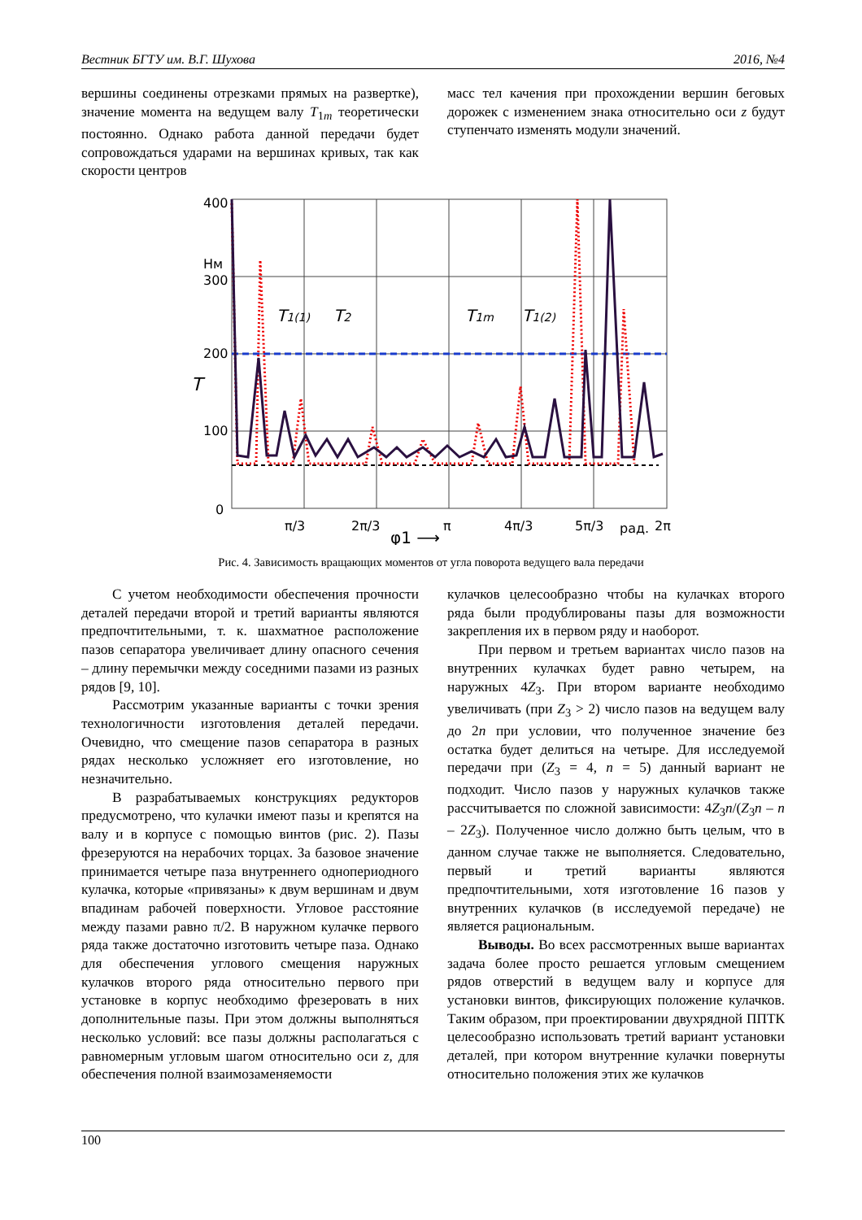Вестник БГТУ им. В.Г. Шухова 2016, №4
вершины соединены отрезками прямых на развертке), значение момента на ведущем валу T<sub>1m</sub> теоретически постоянно. Однако работа данной передачи будет сопровождаться ударами на вершинах кривых, так как скорости центров
масс тел качения при прохождении вершин беговых дорожек с изменением знака относительно оси z будут ступенчато изменять модули значений.
400
Нм
300
200
100
0
T
π/3
2π/3
π
4π/3
5π/3
рад.
2π
φ1 ⟶
T1(1)
T2
T1m
T1(2)
Рис. 4. Зависимость вращающих моментов от угла поворота ведущего вала передачи
С учетом необходимости обеспечения прочности деталей передачи второй и третий варианты являются предпочтительными, т. к. шахматное расположение пазов сепаратора увеличивает длину опасного сечения – длину перемычки между соседними пазами из разных рядов [9, 10].
Рассмотрим указанные варианты с точки зрения технологичности изготовления деталей передачи. Очевидно, что смещение пазов сепаратора в разных рядах несколько усложняет его изготовление, но незначительно.
В разрабатываемых конструкциях редукторов предусмотрено, что кулачки имеют пазы и крепятся на валу и в корпусе с помощью винтов (рис. 2). Пазы фрезеруются на нерабочих торцах. За базовое значение принимается четыре паза внутреннего однопериодного кулачка, которые «привязаны» к двум вершинам и двум впадинам рабочей поверхности. Угловое расстояние между пазами равно π/2. В наружном кулачке первого ряда также достаточно изготовить четыре паза. Однако для обеспечения углового смещения наружных кулачков второго ряда относительно первого при установке в корпус необходимо фрезеровать в них дополнительные пазы. При этом должны выполняться несколько условий: все пазы должны располагаться с равномерным угловым шагом относительно оси z, для обеспечения полной взаимозаменяемости
кулачков целесообразно чтобы на кулачках второго ряда были продублированы пазы для возможности закрепления их в первом ряду и наоборот.
При первом и третьем вариантах число пазов на внутренних кулачках будет равно четырем, на наружных 4Z<sub>3</sub>. При втором варианте необходимо увеличивать (при Z<sub>3</sub> > 2) число пазов на ведущем валу до 2n при условии, что полученное значение без остатка будет делиться на четыре. Для исследуемой передачи при (Z<sub>3</sub> = 4, n = 5) данный вариант не подходит. Число пазов у наружных кулачков также рассчитывается по сложной зависимости: 4Z<sub>3</sub>n/(Z<sub>3</sub>n – n – 2Z<sub>3</sub>). Полученное число должно быть целым, что в данном случае также не выполняется. Следовательно, первый и третий варианты являются предпочтительными, хотя изготовление 16 пазов у внутренних кулачков (в исследуемой передаче) не является рациональным.
Выводы. Во всех рассмотренных выше вариантах задача более просто решается угловым смещением рядов отверстий в ведущем валу и корпусе для установки винтов, фиксирующих положение кулачков. Таким образом, при проектировании двухрядной ППТК целесообразно использовать третий вариант установки деталей, при котором внутренние кулачки повернуты относительно положения этих же кулачков
100